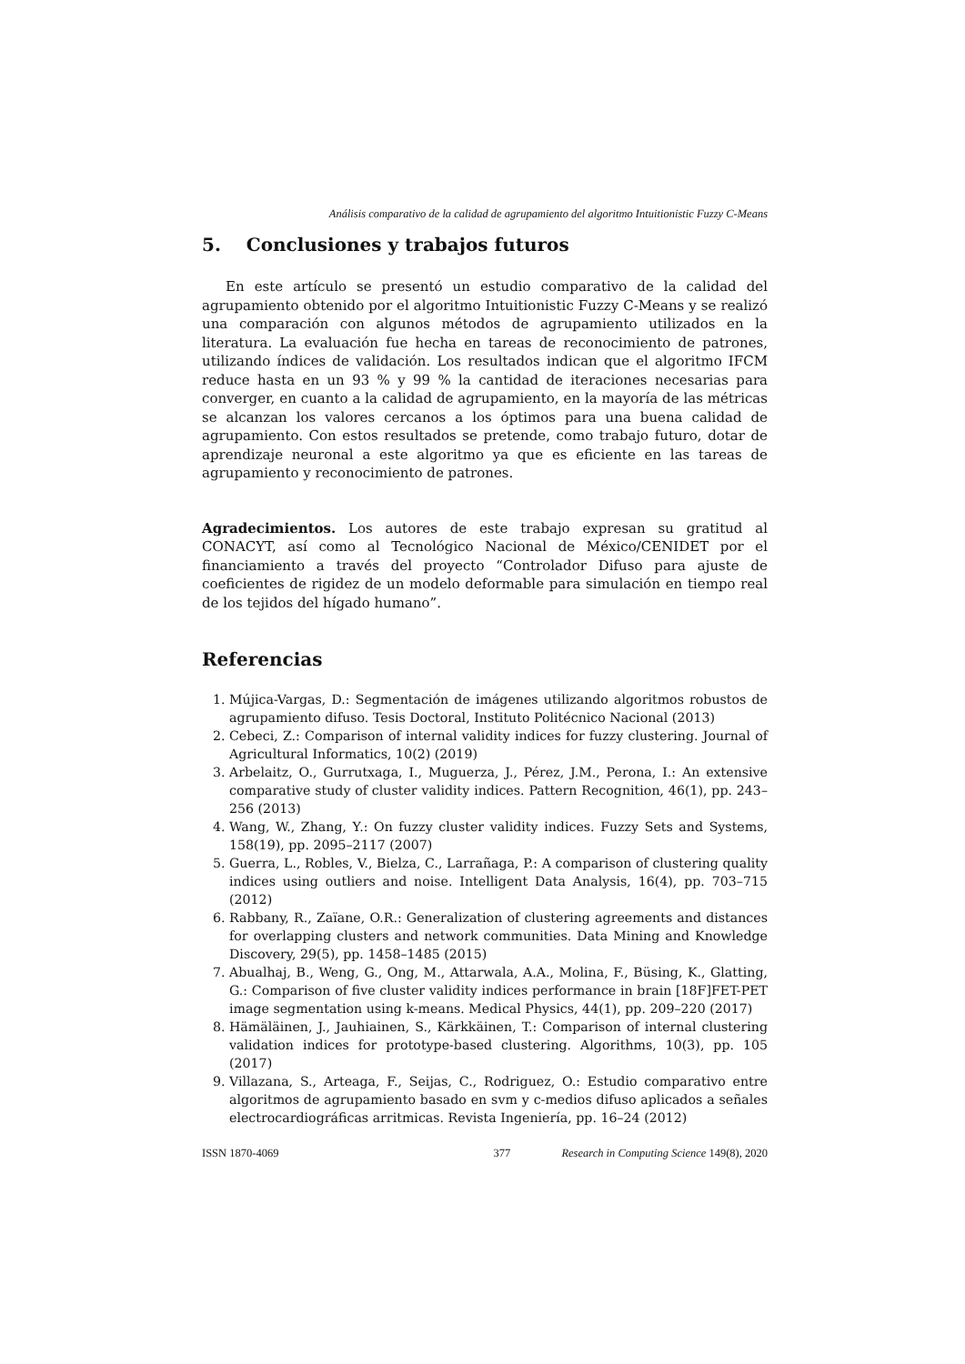Análisis comparativo de la calidad de agrupamiento del algoritmo Intuitionistic Fuzzy C-Means
5. Conclusiones y trabajos futuros
En este artículo se presentó un estudio comparativo de la calidad del agrupamiento obtenido por el algoritmo Intuitionistic Fuzzy C-Means y se realizó una comparación con algunos métodos de agrupamiento utilizados en la literatura. La evaluación fue hecha en tareas de reconocimiento de patrones, utilizando índices de validación. Los resultados indican que el algoritmo IFCM reduce hasta en un 93 % y 99 % la cantidad de iteraciones necesarias para converger, en cuanto a la calidad de agrupamiento, en la mayoría de las métricas se alcanzan los valores cercanos a los óptimos para una buena calidad de agrupamiento. Con estos resultados se pretende, como trabajo futuro, dotar de aprendizaje neuronal a este algoritmo ya que es eficiente en las tareas de agrupamiento y reconocimiento de patrones.
Agradecimientos. Los autores de este trabajo expresan su gratitud al CONACYT, así como al Tecnológico Nacional de México/CENIDET por el financiamiento a través del proyecto “Controlador Difuso para ajuste de coeficientes de rigidez de un modelo deformable para simulación en tiempo real de los tejidos del hígado humano”.
Referencias
1. Mújica-Vargas, D.: Segmentación de imágenes utilizando algoritmos robustos de agrupamiento difuso. Tesis Doctoral, Instituto Politécnico Nacional (2013)
2. Cebeci, Z.: Comparison of internal validity indices for fuzzy clustering. Journal of Agricultural Informatics, 10(2) (2019)
3. Arbelaitz, O., Gurrutxaga, I., Muguerza, J., Pérez, J.M., Perona, I.: An extensive comparative study of cluster validity indices. Pattern Recognition, 46(1), pp. 243–256 (2013)
4. Wang, W., Zhang, Y.: On fuzzy cluster validity indices. Fuzzy Sets and Systems, 158(19), pp. 2095–2117 (2007)
5. Guerra, L., Robles, V., Bielza, C., Larrañaga, P.: A comparison of clustering quality indices using outliers and noise. Intelligent Data Analysis, 16(4), pp. 703–715 (2012)
6. Rabbany, R., Zaïane, O.R.: Generalization of clustering agreements and distances for overlapping clusters and network communities. Data Mining and Knowledge Discovery, 29(5), pp. 1458–1485 (2015)
7. Abualhaj, B., Weng, G., Ong, M., Attarwala, A.A., Molina, F., Büsing, K., Glatting, G.: Comparison of five cluster validity indices performance in brain [18F]FET-PET image segmentation using k-means. Medical Physics, 44(1), pp. 209–220 (2017)
8. Hämäläinen, J., Jauhiainen, S., Kärkkäinen, T.: Comparison of internal clustering validation indices for prototype-based clustering. Algorithms, 10(3), pp. 105 (2017)
9. Villazana, S., Arteaga, F., Seijas, C., Rodriguez, O.: Estudio comparativo entre algoritmos de agrupamiento basado en svm y c-medios difuso aplicados a señales electrocardiográficas arritmicas. Revista Ingeniería, pp. 16–24 (2012)
ISSN 1870-4069 377 Research in Computing Science 149(8), 2020